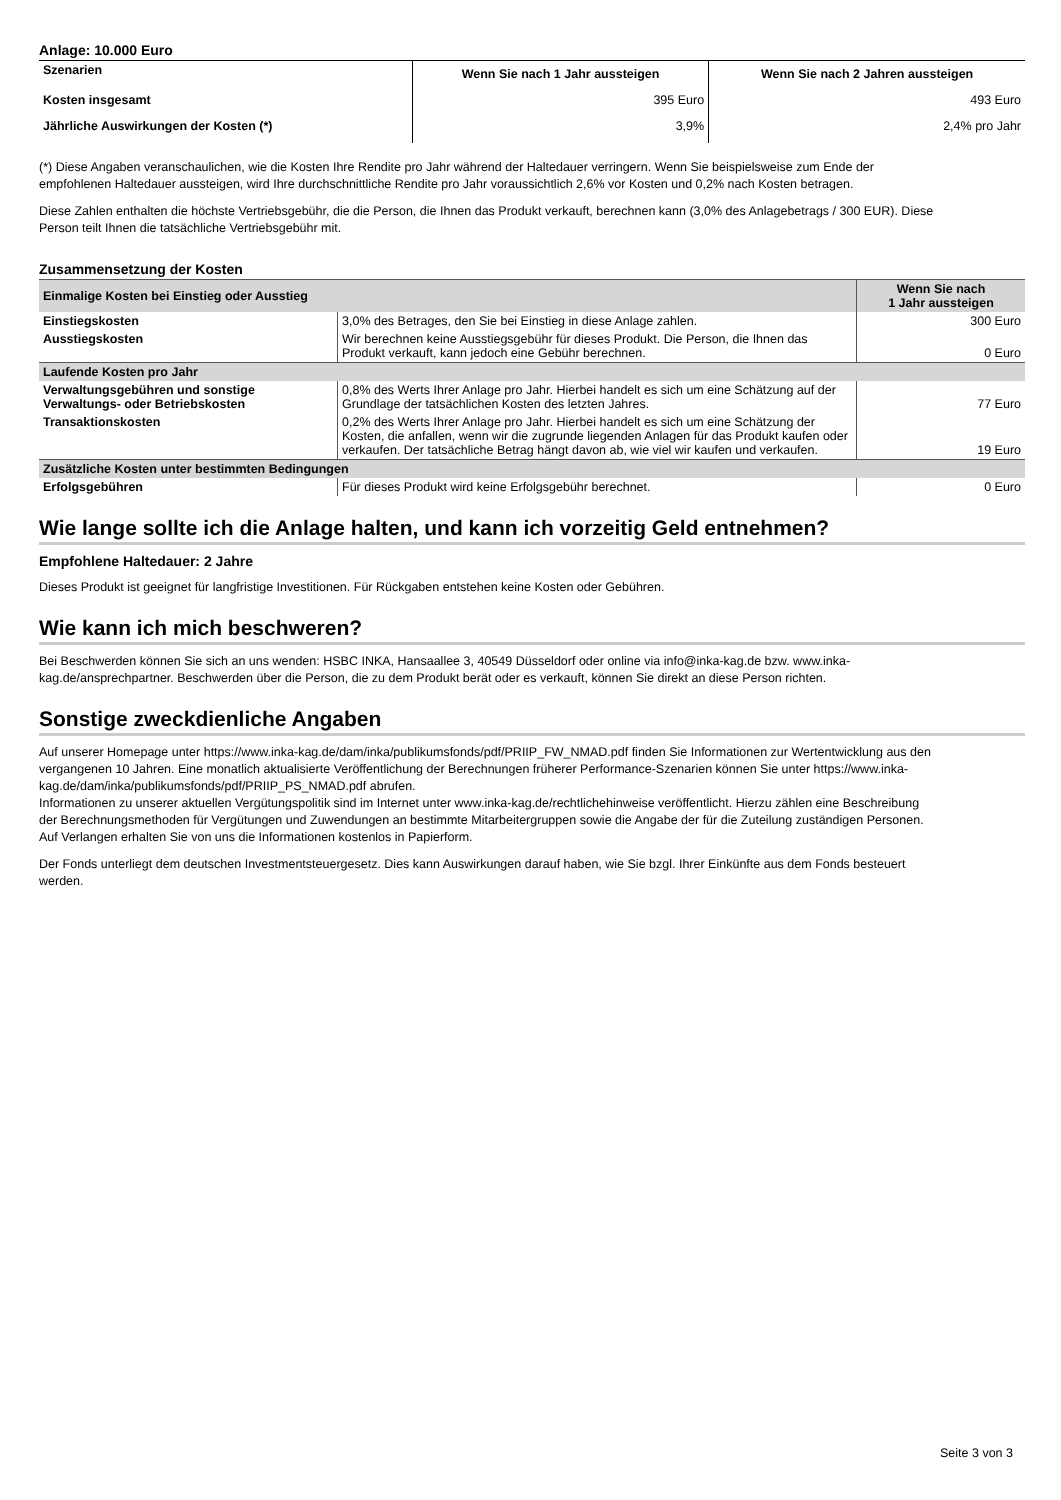Anlage: 10.000 Euro
| Szenarien | Wenn Sie nach 1 Jahr aussteigen | Wenn Sie nach 2 Jahren aussteigen |
| --- | --- | --- |
| Kosten insgesamt | 395 Euro | 493 Euro |
| Jährliche Auswirkungen der Kosten (*) | 3,9% | 2,4% pro Jahr |
(*) Diese Angaben veranschaulichen, wie die Kosten Ihre Rendite pro Jahr während der Haltedauer verringern. Wenn Sie beispielsweise zum Ende der empfohlenen Haltedauer aussteigen, wird Ihre durchschnittliche Rendite pro Jahr voraussichtlich 2,6% vor Kosten und 0,2% nach Kosten betragen.
Diese Zahlen enthalten die höchste Vertriebsgebühr, die die Person, die Ihnen das Produkt verkauft, berechnen kann (3,0% des Anlagebetrags / 300 EUR). Diese Person teilt Ihnen die tatsächliche Vertriebsgebühr mit.
Zusammensetzung der Kosten
| Einmalige Kosten bei Einstieg oder Ausstieg | | Wenn Sie nach 1 Jahr aussteigen |
| Einstiegskosten | 3,0% des Betrages, den Sie bei Einstieg in diese Anlage zahlen. | 300 Euro |
| Ausstiegskosten | Wir berechnen keine Ausstiegsgebühr für dieses Produkt. Die Person, die Ihnen das Produkt verkauft, kann jedoch eine Gebühr berechnen. | 0 Euro |
| Laufende Kosten pro Jahr | | |
| Verwaltungsgebühren und sonstige Verwaltungs- oder Betriebskosten | 0,8% des Werts Ihrer Anlage pro Jahr. Hierbei handelt es sich um eine Schätzung auf der Grundlage der tatsächlichen Kosten des letzten Jahres. | 77 Euro |
| Transaktionskosten | 0,2% des Werts Ihrer Anlage pro Jahr. Hierbei handelt es sich um eine Schätzung der Kosten, die anfallen, wenn wir die zugrunde liegenden Anlagen für das Produkt kaufen oder verkaufen. Der tatsächliche Betrag hängt davon ab, wie viel wir kaufen und verkaufen. | 19 Euro |
| Zusätzliche Kosten unter bestimmten Bedingungen | | |
| Erfolgsgebühren | Für dieses Produkt wird keine Erfolgsgebühr berechnet. | 0 Euro |
Wie lange sollte ich die Anlage halten, und kann ich vorzeitig Geld entnehmen?
Empfohlene Haltedauer: 2 Jahre
Dieses Produkt ist geeignet für langfristige Investitionen. Für Rückgaben entstehen keine Kosten oder Gebühren.
Wie kann ich mich beschweren?
Bei Beschwerden können Sie sich an uns wenden: HSBC INKA, Hansaallee 3, 40549 Düsseldorf oder online via info@inka-kag.de bzw. www.inka-kag.de/ansprechpartner. Beschwerden über die Person, die zu dem Produkt berät oder es verkauft, können Sie direkt an diese Person richten.
Sonstige zweckdienliche Angaben
Auf unserer Homepage unter https://www.inka-kag.de/dam/inka/publikumsfonds/pdf/PRIIP_FW_NMAD.pdf finden Sie Informationen zur Wertentwicklung aus den vergangenen 10 Jahren. Eine monatlich aktualisierte Veröffentlichung der Berechnungen früherer Performance-Szenarien können Sie unter https://www.inka-kag.de/dam/inka/publikumsfonds/pdf/PRIIP_PS_NMAD.pdf abrufen.
Informationen zu unserer aktuellen Vergütungspolitik sind im Internet unter www.inka-kag.de/rechtlichehinweise veröffentlicht. Hierzu zählen eine Beschreibung der Berechnungsmethoden für Vergütungen und Zuwendungen an bestimmte Mitarbeitergruppen sowie die Angabe der für die Zuteilung zuständigen Personen. Auf Verlangen erhalten Sie von uns die Informationen kostenlos in Papierform.
Der Fonds unterliegt dem deutschen Investmentsteuergesetz. Dies kann Auswirkungen darauf haben, wie Sie bzgl. Ihrer Einkünfte aus dem Fonds besteuert werden.
Seite 3 von 3